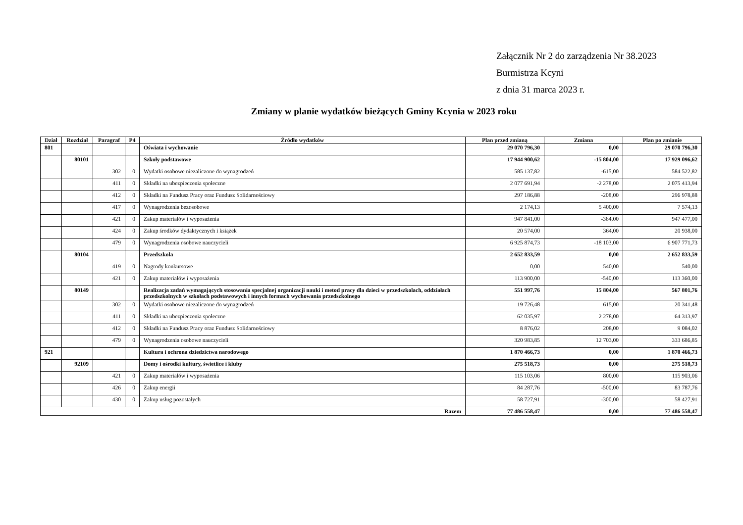Załącznik Nr 2 do zarządzenia Nr 38.2023
Burmistrza Kcyni
z dnia 31 marca 2023 r.
Zmiany w planie wydatków bieżących Gminy Kcynia w 2023 roku
| Dział | Rozdział | Paragraf | P4 | Źródło wydatków | Plan przed zmianą | Zmiana | Plan po zmianie |
| --- | --- | --- | --- | --- | --- | --- | --- |
| 801 | | | | Oświata i wychowanie | 29 070 796,30 | 0,00 | 29 070 796,30 |
| | 80101 | | | Szkoły podstawowe | 17 944 900,62 | -15 804,00 | 17 929 096,62 |
| | | 302 | 0 | Wydatki osobowe niezaliczone do wynagrodzeń | 585 137,82 | -615,00 | 584 522,82 |
| | | 411 | 0 | Składki na ubezpieczenia społeczne | 2 077 691,94 | -2 278,00 | 2 075 413,94 |
| | | 412 | 0 | Składki na Fundusz Pracy oraz Fundusz Solidarnościowy | 297 186,88 | -208,00 | 296 978,88 |
| | | 417 | 0 | Wynagrodzenia bezosobowe | 2 174,13 | 5 400,00 | 7 574,13 |
| | | 421 | 0 | Zakup materiałów i wyposażenia | 947 841,00 | -364,00 | 947 477,00 |
| | | 424 | 0 | Zakup środków dydaktycznych i książek | 20 574,00 | 364,00 | 20 938,00 |
| | | 479 | 0 | Wynagrodzenia osobowe nauczycieli | 6 925 874,73 | -18 103,00 | 6 907 771,73 |
| | 80104 | | | Przedszkola | 2 652 833,59 | 0,00 | 2 652 833,59 |
| | | 419 | 0 | Nagrody konkursowe | 0,00 | 540,00 | 540,00 |
| | | 421 | 0 | Zakup materiałów i wyposażenia | 113 900,00 | -540,00 | 113 360,00 |
| | 80149 | | | Realizacja zadań wymagających stosowania specjalnej organizacji nauki i metod pracy dla dzieci w przedszkolach, oddziałach przedszkolnych w szkołach podstawowych i innych formach wychowania przedszkolnego | 551 997,76 | 15 804,00 | 567 801,76 |
| | | 302 | 0 | Wydatki osobowe niezaliczone do wynagrodzeń | 19 726,48 | 615,00 | 20 341,48 |
| | | 411 | 0 | Składki na ubezpieczenia społeczne | 62 035,97 | 2 278,00 | 64 313,97 |
| | | 412 | 0 | Składki na Fundusz Pracy oraz Fundusz Solidarnościowy | 8 876,02 | 208,00 | 9 084,02 |
| | | 479 | 0 | Wynagrodzenia osobowe nauczycieli | 320 983,85 | 12 703,00 | 333 686,85 |
| 921 | | | | Kultura i ochrona dziedzictwa narodowego | 1 870 466,73 | 0,00 | 1 870 466,73 |
| | 92109 | | | Domy i ośrodki kultury, świetlice i kluby | 275 518,73 | 0,00 | 275 518,73 |
| | | 421 | 0 | Zakup materiałów i wyposażenia | 115 103,06 | 800,00 | 115 903,06 |
| | | 426 | 0 | Zakup energii | 84 287,76 | -500,00 | 83 787,76 |
| | | 430 | 0 | Zakup usług pozostałych | 58 727,91 | -300,00 | 58 427,91 |
| Razem | | | | | 77 486 558,47 | 0,00 | 77 486 558,47 |